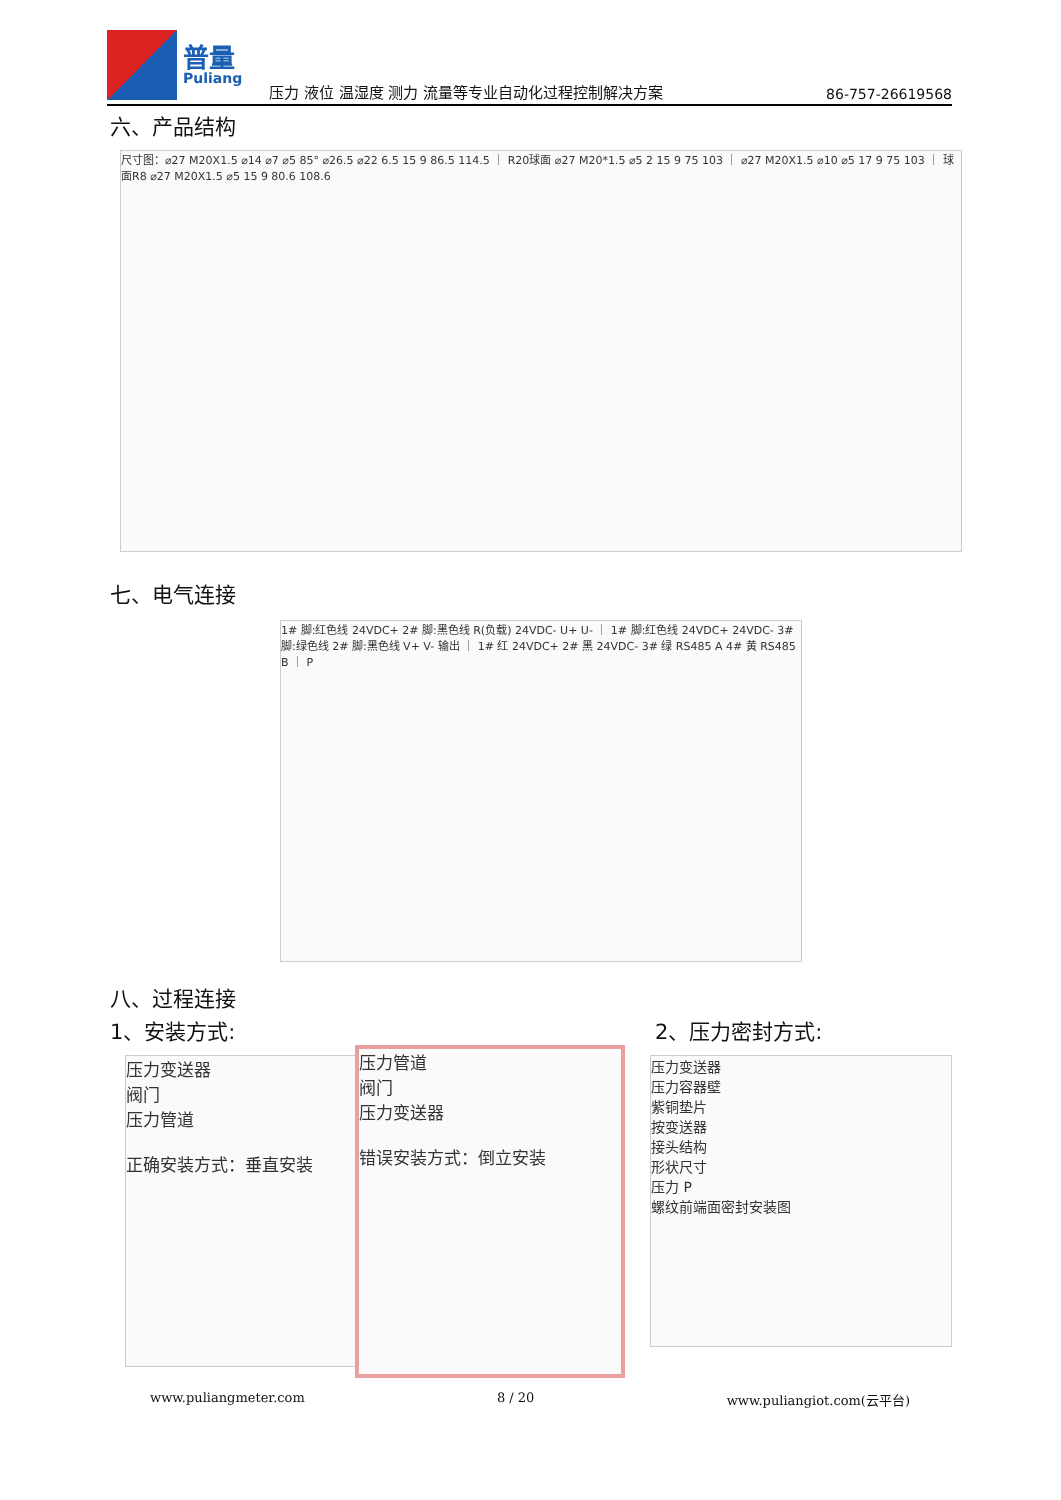普量
Puliang
压力 液位 温湿度 测力 流量等专业自动化过程控制解决方案
86-757-26619568
六、产品结构
尺寸图：⌀27 M20X1.5 ⌀14 ⌀7 ⌀5 85° ⌀26.5 ⌀22 6.5 15 9 86.5 114.5 ｜ R20球面 ⌀27 M20*1.5 ⌀5 2 15 9 75 103 ｜ ⌀27 M20X1.5 ⌀10 ⌀5 17 9 75 103 ｜ 球面R8 ⌀27 M20X1.5 ⌀5 15 9 80.6 108.6
七、电气连接
1# 脚:红色线 24VDC+ 2# 脚:黑色线 R(负载) 24VDC- U+ U- ｜ 1# 脚:红色线 24VDC+ 24VDC- 3# 脚:绿色线 2# 脚:黑色线 V+ V- 输出 ｜ 1# 红 24VDC+ 2# 黑 24VDC- 3# 绿 RS485 A 4# 黄 RS485 B ｜ P
八、过程连接
1、安装方式: 2、压力密封方式:
压力变送器
阀门
压力管道
正确安装方式：垂直安装
压力管道
阀门
压力变送器
错误安装方式：倒立安装
压力变送器
压力容器壁
紫铜垫片
按变送器
接头结构
形状尺寸
压力 P
螺纹前端面密封安装图
www.puliangmeter.com 8 / 20 www.puliangiot.com(云平台)